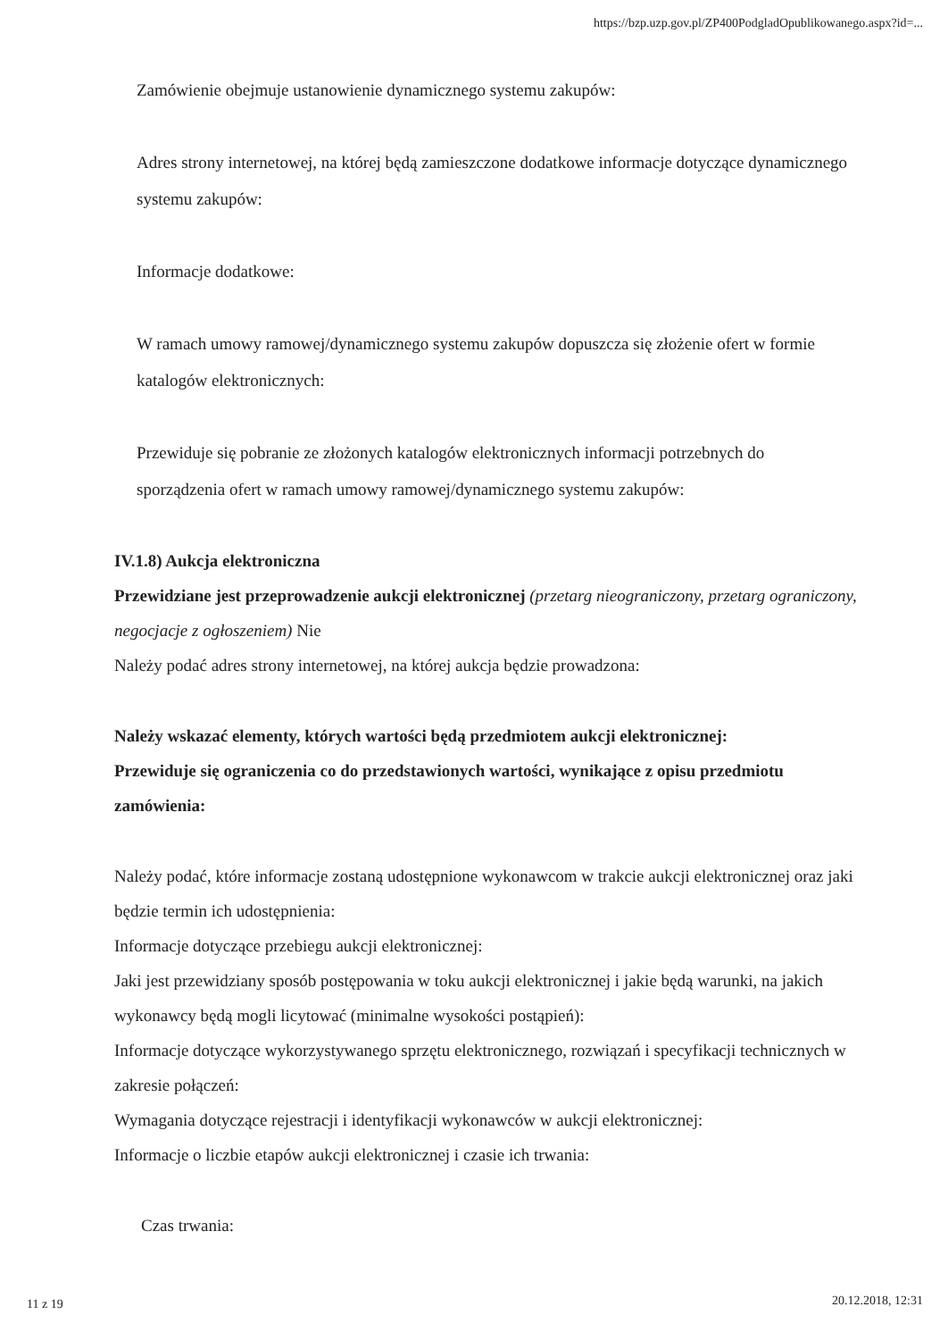https://bzp.uzp.gov.pl/ZP400PodgladOpublikowanego.aspx?id=...
Zamówienie obejmuje ustanowienie dynamicznego systemu zakupów:
Adres strony internetowej, na której będą zamieszczone dodatkowe informacje dotyczące dynamicznego systemu zakupów:
Informacje dodatkowe:
W ramach umowy ramowej/dynamicznego systemu zakupów dopuszcza się złożenie ofert w formie katalogów elektronicznych:
Przewiduje się pobranie ze złożonych katalogów elektronicznych informacji potrzebnych do sporządzenia ofert w ramach umowy ramowej/dynamicznego systemu zakupów:
IV.1.8) Aukcja elektroniczna
Przewidziane jest przeprowadzenie aukcji elektronicznej (przetarg nieograniczony, przetarg ograniczony, negocjacje z ogłoszeniem) Nie
Należy podać adres strony internetowej, na której aukcja będzie prowadzona:
Należy wskazać elementy, których wartości będą przedmiotem aukcji elektronicznej:
Przewiduje się ograniczenia co do przedstawionych wartości, wynikające z opisu przedmiotu zamówienia:
Należy podać, które informacje zostaną udostępnione wykonawcom w trakcie aukcji elektronicznej oraz jaki będzie termin ich udostępnienia:
Informacje dotyczące przebiegu aukcji elektronicznej:
Jaki jest przewidziany sposób postępowania w toku aukcji elektronicznej i jakie będą warunki, na jakich wykonawcy będą mogli licytować (minimalne wysokości postąpień):
Informacje dotyczące wykorzystywanego sprzętu elektronicznego, rozwiązań i specyfikacji technicznych w zakresie połączeń:
Wymagania dotyczące rejestracji i identyfikacji wykonawców w aukcji elektronicznej:
Informacje o liczbie etapów aukcji elektronicznej i czasie ich trwania:
Czas trwania:
11 z 19 20.12.2018, 12:31